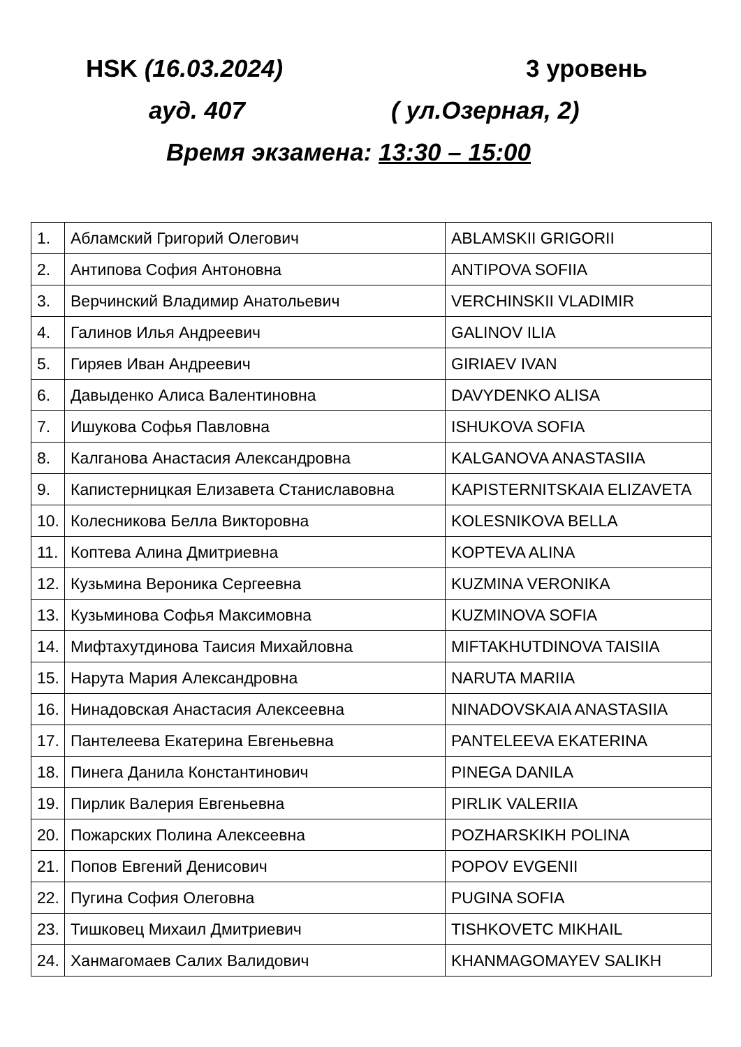HSK (16.03.2024) 3 уровень
ауд. 407 ( ул.Озерная, 2)
Время экзамена: 13:30 – 15:00
| 1. | Абламский Григорий Олегович | ABLAMSKII GRIGORII |
| 2. | Антипова София Антоновна | ANTIPOVA SOFIIA |
| 3. | Верчинский Владимир Анатольевич | VERCHINSKII VLADIMIR |
| 4. | Галинов Илья Андреевич | GALINOV ILIA |
| 5. | Гиряев Иван Андреевич | GIRIAEV IVAN |
| 6. | Давыденко Алиса Валентиновна | DAVYDENKO ALISA |
| 7. | Ишукова Софья Павловна | ISHUKOVA SOFIA |
| 8. | Калганова Анастасия Александровна | KALGANOVA ANASTASIIA |
| 9. | Капистерницкая Елизавета Станиславовна | KAPISTERNITSKAIA ELIZAVETA |
| 10. | Колесникова Белла Викторовна | KOLESNIKOVA BELLA |
| 11. | Коптева Алина Дмитриевна | KOPTEVA ALINA |
| 12. | Кузьмина Вероника Сергеевна | KUZMINA VERONIKA |
| 13. | Кузьминова Софья Максимовна | KUZMINOVA SOFIA |
| 14. | Мифтахутдинова Таисия Михайловна | MIFTAKHUTDINOVA TAISIIA |
| 15. | Нарута Мария Александровна | NARUTA MARIIA |
| 16. | Нинадовская Анастасия Алексеевна | NINADOVSKAIA ANASTASIIA |
| 17. | Пантелеева Екатерина Евгеньевна | PANTELEEVA EKATERINA |
| 18. | Пинега Данила Константинович | PINEGA DANILA |
| 19. | Пирлик Валерия Евгеньевна | PIRLIK VALERIIA |
| 20. | Пожарских Полина Алексеевна | POZHARSKIKH POLINA |
| 21. | Попов Евгений Денисович | POPOV EVGENII |
| 22. | Пугина София Олеговна | PUGINA SOFIA |
| 23. | Тишковец Михаил Дмитриевич | TISHKOVETC MIKHAIL |
| 24. | Ханмагомаев Салих Валидович | KHANMAGOMAYEV SALIKH |